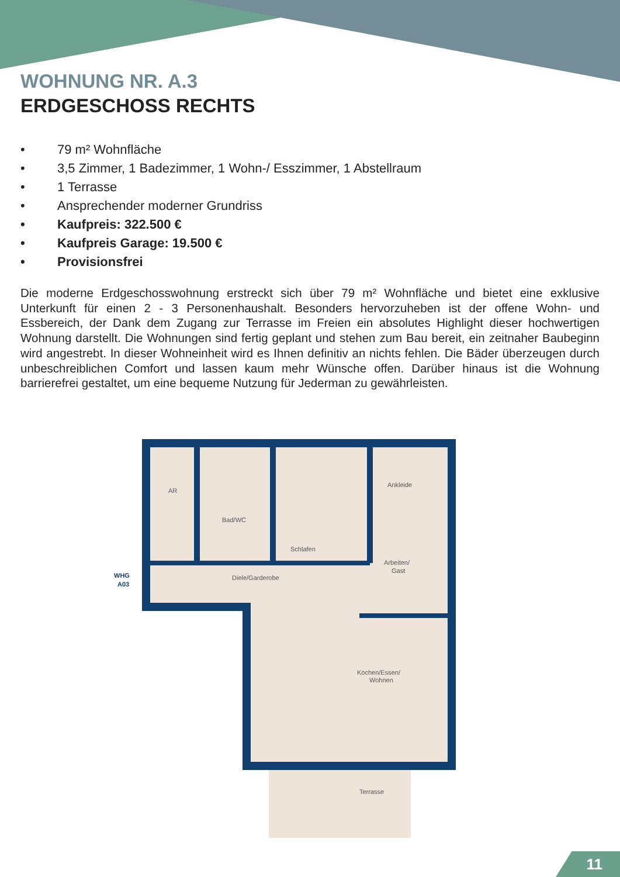WOHNUNG NR. A.3
ERDGESCHOSS RECHTS
• 79 m² Wohnfläche
• 3,5 Zimmer, 1 Badezimmer, 1 Wohn-/ Esszimmer, 1 Abstellraum
• 1 Terrasse
• Ansprechender moderner Grundriss
• Kaufpreis: 322.500 €
• Kaufpreis Garage: 19.500 €
• Provisionsfrei
Die moderne Erdgeschosswohnung erstreckt sich über 79 m² Wohnfläche und bietet eine exklusive Unterkunft für einen 2 - 3 Personenhaushalt. Besonders hervorzuheben ist der offene Wohn- und Essbereich, der Dank dem Zugang zur Terrasse im Freien ein absolutes Highlight dieser hochwertigen Wohnung darstellt. Die Wohnungen sind fertig geplant und stehen zum Bau bereit, ein zeitnaher Baubeginn wird angestrebt. In dieser Wohneinheit wird es Ihnen definitiv an nichts fehlen. Die Bäder überzeugen durch unbeschreiblichen Comfort und lassen kaum mehr Wünsche offen. Darüber hinaus ist die Wohnung barrierefrei gestaltet, um eine bequeme Nutzung für Jederman zu gewährleisten.
AR
Bad/WC
Schlafen
Ankleide
Arbeiten/
Gast
Diele/Garderobe
Kochen/Essen/
Wohnen
Terrasse
WHG
A03
11